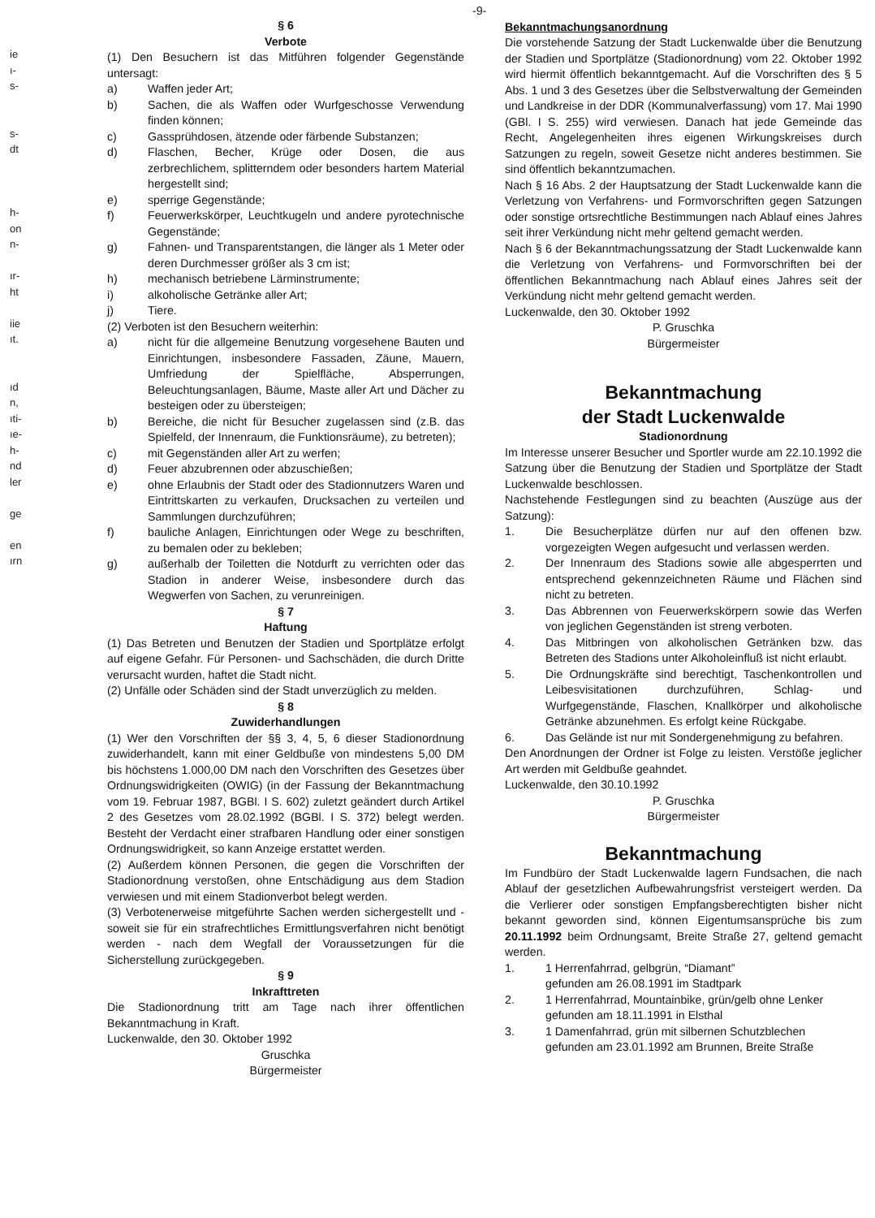ie
ı-
s-
s-
dt
h-
on
n-
ır-
ht
iie
ıt.
ıd
n,
ıti-
ıe-
h-
nd
ler
ge
en
ırn
§ 6
Verbote
(1) Den Besuchern ist das Mitführen folgender Gegenstände untersagt:
a) Waffen jeder Art;
b) Sachen, die als Waffen oder Wurfgeschosse Verwendung finden können;
c) Gassprühdosen, ätzende oder färbende Substanzen;
d) Flaschen, Becher, Krüge oder Dosen, die aus zerbrechlichem, splitterndem oder besonders hartem Material hergestellt sind;
e) sperrige Gegenstände;
f) Feuerwerkskörper, Leuchtkugeln und andere pyrotechnische Gegenstände;
g) Fahnen- und Transparentstangen, die länger als 1 Meter oder deren Durchmesser größer als 3 cm ist;
h) mechanisch betriebene Lärminstrumente;
i) alkoholische Getränke aller Art;
j) Tiere.
(2) Verboten ist den Besuchern weiterhin:
a) nicht für die allgemeine Benutzung vorgesehene Bauten und Einrichtungen, insbesondere Fassaden, Zäune, Mauern, Umfriedung der Spielfläche, Absperrungen, Beleuchtungsanlagen, Bäume, Maste aller Art und Dächer zu besteigen oder zu übersteigen;
b) Bereiche, die nicht für Besucher zugelassen sind (z.B. das Spielfeld, der Innenraum, die Funktionsräume), zu betreten);
c) mit Gegenständen aller Art zu werfen;
d) Feuer abzubrennen oder abzuschießen;
e) ohne Erlaubnis der Stadt oder des Stadionnutzers Waren und Eintrittskarten zu verkaufen, Drucksachen zu verteilen und Sammlungen durchzuführen;
f) bauliche Anlagen, Einrichtungen oder Wege zu beschriften, zu bemalen oder zu bekleben;
g) außerhalb der Toiletten die Notdurft zu verrichten oder das Stadion in anderer Weise, insbesondere durch das Wegwerfen von Sachen, zu verunreinigen.
§ 7
Haftung
(1) Das Betreten und Benutzen der Stadien und Sportplätze erfolgt auf eigene Gefahr. Für Personen- und Sachschäden, die durch Dritte verursacht wurden, haftet die Stadt nicht.
(2) Unfälle oder Schäden sind der Stadt unverzüglich zu melden.
§ 8
Zuwiderhandlungen
(1) Wer den Vorschriften der §§ 3, 4, 5, 6 dieser Stadionordnung zuwiderhandelt, kann mit einer Geldbuße von mindestens 5,00 DM bis höchstens 1.000,00 DM nach den Vorschriften des Gesetzes über Ordnungswidrigkeiten (OWIG) (in der Fassung der Bekanntmachung vom 19. Februar 1987, BGBl. I S. 602) zuletzt geändert durch Artikel 2 des Gesetzes vom 28.02.1992 (BGBl. I S. 372) belegt werden. Besteht der Verdacht einer strafbaren Handlung oder einer sonstigen Ordnungswidrigkeit, so kann Anzeige erstattet werden.
(2) Außerdem können Personen, die gegen die Vorschriften der Stadionordnung verstoßen, ohne Entschädigung aus dem Stadion verwiesen und mit einem Stadionverbot belegt werden.
(3) Verbotenerweise mitgeführte Sachen werden sichergestellt und - soweit sie für ein strafrechtliches Ermittlungsverfahren nicht benötigt werden - nach dem Wegfall der Voraussetzungen für die Sicherstellung zurückgegeben.
§ 9
Inkrafttreten
Die Stadionordnung tritt am Tage nach ihrer öffentlichen Bekanntmachung in Kraft.
Luckenwalde, den 30. Oktober 1992
Gruschka
Bürgermeister
-9-
Bekanntmachungsanordnung
Die vorstehende Satzung der Stadt Luckenwalde über die Benutzung der Stadien und Sportplätze (Stadionordnung) vom 22. Oktober 1992 wird hiermit öffentlich bekanntgemacht. Auf die Vorschriften des § 5 Abs. 1 und 3 des Gesetzes über die Selbstverwaltung der Gemeinden und Landkreise in der DDR (Kommunalverfassung) vom 17. Mai 1990 (GBl. I S. 255) wird verwiesen. Danach hat jede Gemeinde das Recht, Angelegenheiten ihres eigenen Wirkungskreises durch Satzungen zu regeln, soweit Gesetze nicht anderes bestimmen. Sie sind öffentlich bekanntzumachen.
Nach § 16 Abs. 2 der Hauptsatzung der Stadt Luckenwalde kann die Verletzung von Verfahrens- und Formvorschriften gegen Satzungen oder sonstige ortsrechtliche Bestimmungen nach Ablauf eines Jahres seit ihrer Verkündung nicht mehr geltend gemacht werden.
Nach § 6 der Bekanntmachungssatzung der Stadt Luckenwalde kann die Verletzung von Verfahrens- und Formvorschriften bei der öffentlichen Bekanntmachung nach Ablauf eines Jahres seit der Verkündung nicht mehr geltend gemacht werden.
Luckenwalde, den 30. Oktober 1992
P. Gruschka
Bürgermeister
Bekanntmachung
der Stadt Luckenwalde
Stadionordnung
Im Interesse unserer Besucher und Sportler wurde am 22.10.1992 die Satzung über die Benutzung der Stadien und Sportplätze der Stadt Luckenwalde beschlossen.
Nachstehende Festlegungen sind zu beachten (Auszüge aus der Satzung):
1. Die Besucherplätze dürfen nur auf den offenen bzw. vorgezeigten Wegen aufgesucht und verlassen werden.
2. Der Innenraum des Stadions sowie alle abgesperrten und entsprechend gekennzeichneten Räume und Flächen sind nicht zu betreten.
3. Das Abbrennen von Feuerwerkskörpern sowie das Werfen von jeglichen Gegenständen ist streng verboten.
4. Das Mitbringen von alkoholischen Getränken bzw. das Betreten des Stadions unter Alkoholeinfluß ist nicht erlaubt.
5. Die Ordnungskräfte sind berechtigt, Taschenkontrollen und Leibesvisitationen durchzuführen, Schlag- und Wurfgegenstände, Flaschen, Knallkörper und alkoholische Getränke abzunehmen. Es erfolgt keine Rückgabe.
6. Das Gelände ist nur mit Sondergenehmigung zu befahren.
Den Anordnungen der Ordner ist Folge zu leisten. Verstöße jeglicher Art werden mit Geldbuße geahndet.
Luckenwalde, den 30.10.1992
P. Gruschka
Bürgermeister
Bekanntmachung
Im Fundbüro der Stadt Luckenwalde lagern Fundsachen, die nach Ablauf der gesetzlichen Aufbewahrungsfrist versteigert werden. Da die Verlierer oder sonstigen Empfangsberechtigten bisher nicht bekannt geworden sind, können Eigentumsansprüche bis zum 20.11.1992 beim Ordnungsamt, Breite Straße 27, geltend gemacht werden.
1. 1 Herrenfahrrad, gelbgrün, “Diamant”
gefunden am 26.08.1991 im Stadtpark
2. 1 Herrenfahrrad, Mountainbike, grün/gelb ohne Lenker
gefunden am 18.11.1991 in Elsthal
3. 1 Damenfahrrad, grün mit silbernen Schutzblechen
gefunden am 23.01.1992 am Brunnen, Breite Straße